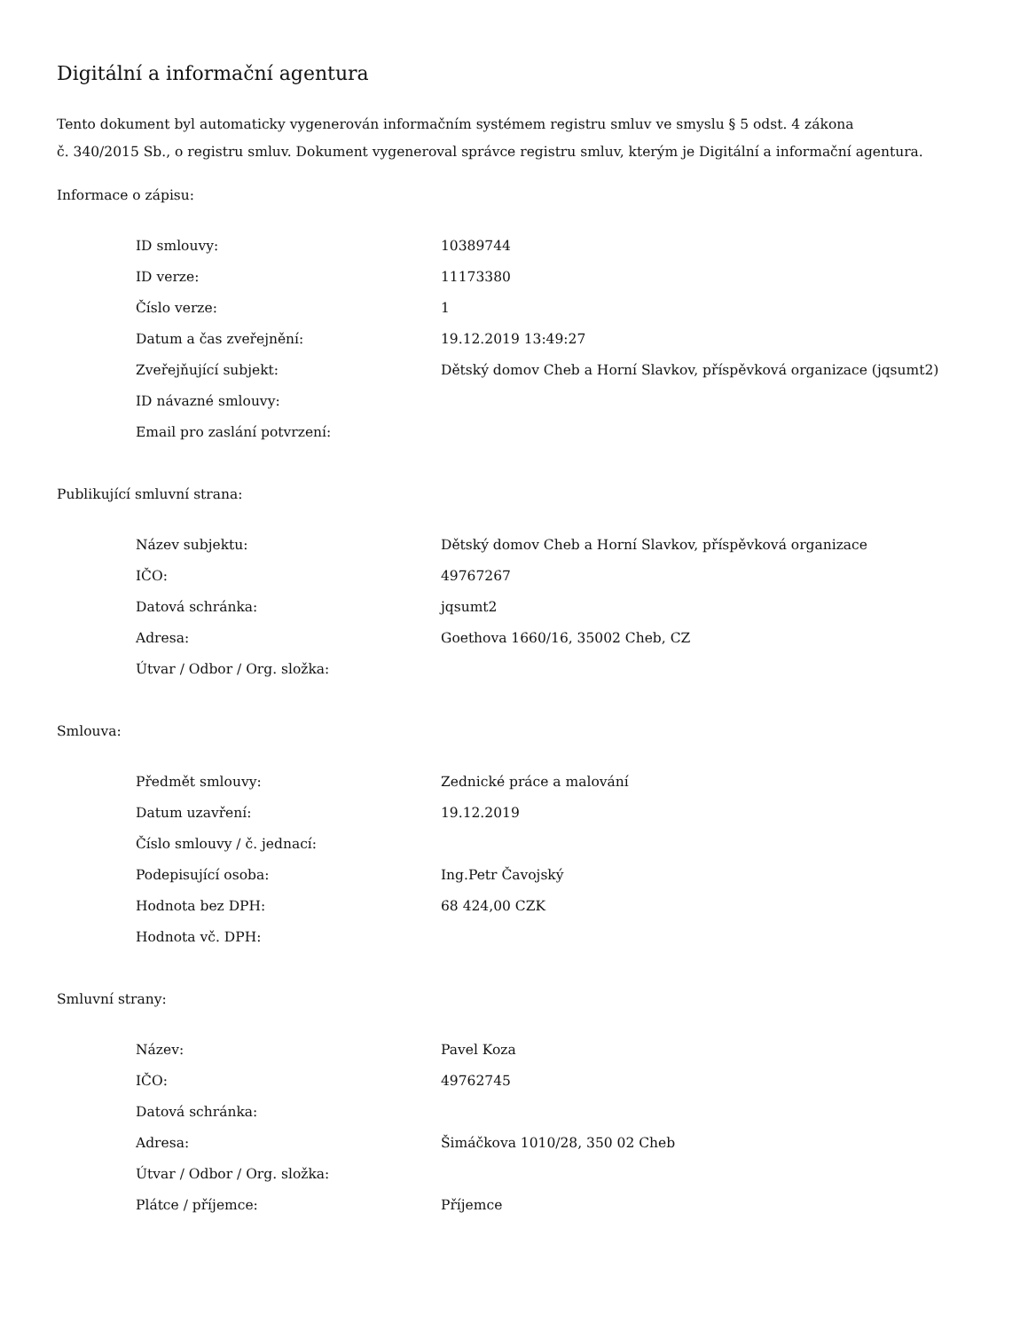Digitální a informační agentura
Tento dokument byl automaticky vygenerován informačním systémem registru smluv ve smyslu § 5 odst. 4 zákona
č. 340/2015 Sb., o registru smluv. Dokument vygeneroval správce registru smluv, kterým je Digitální a informační agentura.
Informace o zápisu:
| ID smlouvy: | 10389744 |
| ID verze: | 11173380 |
| Číslo verze: | 1 |
| Datum a čas zveřejnění: | 19.12.2019 13:49:27 |
| Zveřejňující subjekt: | Dětský domov Cheb a Horní Slavkov, příspěvková organizace (jqsumt2) |
| ID návazné smlouvy: | |
| Email pro zaslání potvrzení: | |
Publikující smluvní strana:
| Název subjektu: | Dětský domov Cheb a Horní Slavkov, příspěvková organizace |
| IČO: | 49767267 |
| Datová schránka: | jqsumt2 |
| Adresa: | Goethova 1660/16, 35002 Cheb, CZ |
| Útvar / Odbor / Org. složka: | |
Smlouva:
| Předmět smlouvy: | Zednické práce a malování |
| Datum uzavření: | 19.12.2019 |
| Číslo smlouvy / č. jednací: | |
| Podepisující osoba: | Ing.Petr Čavojský |
| Hodnota bez DPH: | 68 424,00 CZK |
| Hodnota vč. DPH: | |
Smluvní strany:
| Název: | Pavel Koza |
| IČO: | 49762745 |
| Datová schránka: | |
| Adresa: | Šimáčkova 1010/28, 350 02 Cheb |
| Útvar / Odbor / Org. složka: | |
| Plátce / příjemce: | Příjemce |